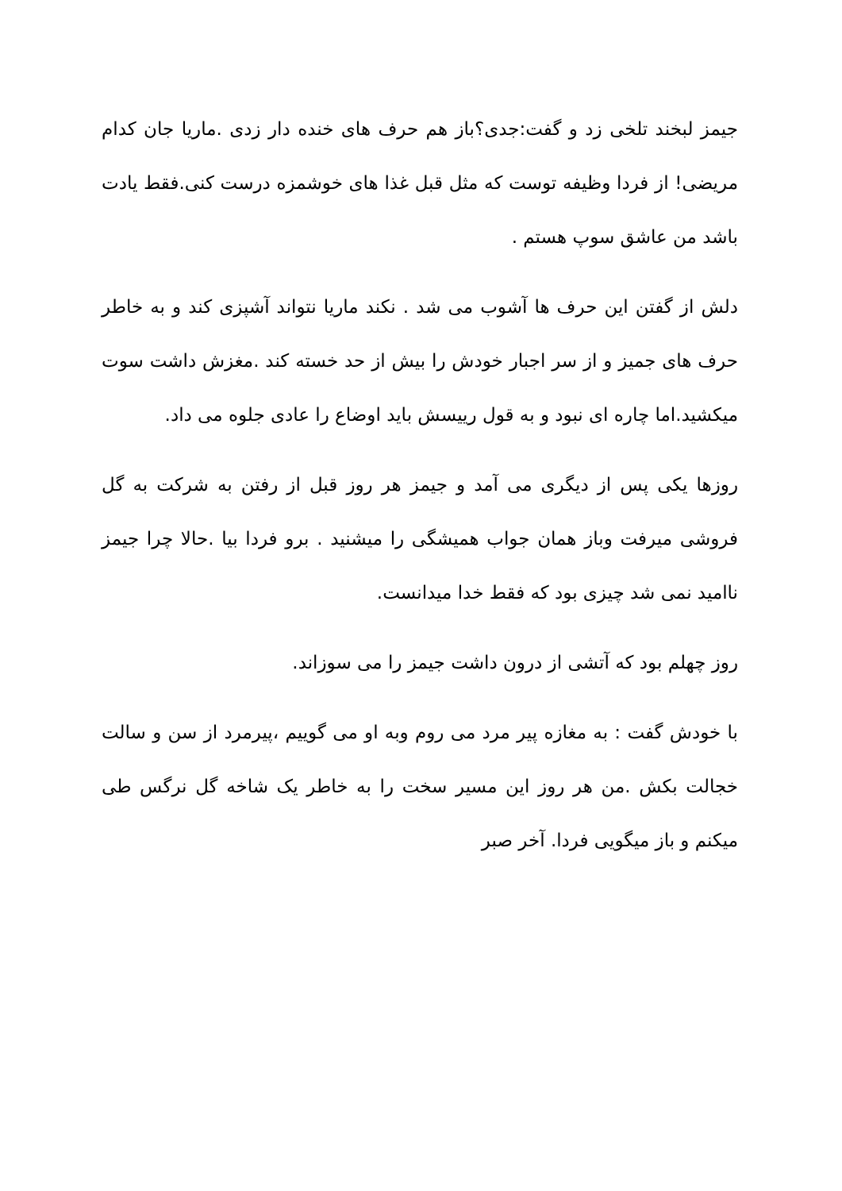جیمز لبخند تلخی زد و گفت:جدی؟باز هم حرف های خنده دار زدی .ماریا جان کدام مریضی! از فردا وظیفه توست که مثل قبل غذا های خوشمزه درست کنی.فقط یادت باشد من عاشق سوپ هستم .
دلش از گفتن این حرف ها آشوب می شد . نکند ماریا نتواند آشپزی کند و به خاطر حرف های جمیز و از سر اجبار خودش را بیش از حد خسته کند .مغزش داشت سوت میکشید.اما چاره ای نبود و به قول رییسش باید اوضاع را عادی جلوه می داد.
روزها یکی پس از دیگری می آمد و جیمز هر روز قبل از رفتن به شرکت به گل فروشی میرفت وباز همان جواب همیشگی را میشنید . برو فردا بیا .حالا چرا جیمز ناامید نمی شد چیزی بود که فقط خدا میدانست.
روز چهلم بود که آتشی از درون داشت جیمز را می سوزاند.
با خودش گفت : به مغازه پیر مرد می روم وبه او می گوییم ،پیرمرد از سن و سالت خجالت بکش .من هر روز این مسیر سخت را به خاطر یک شاخه گل نرگس طی میکنم و باز میگویی فردا. آخر صبر